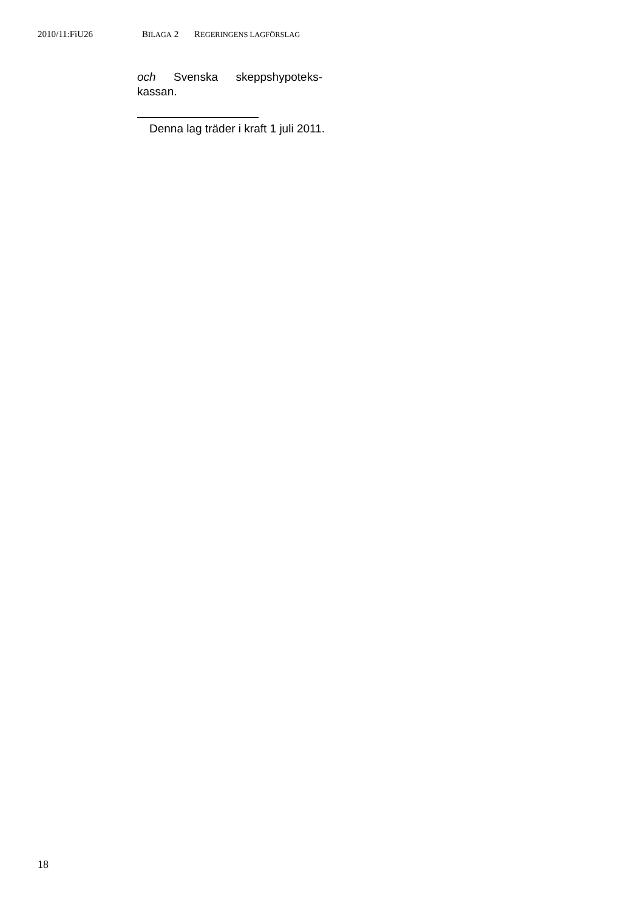2010/11:FiU26 BILAGA 2 REGERINGENS LAGFÖRSLAG
och Svenska skeppshypoteks-
kassan.
Denna lag träder i kraft 1 juli 2011.
18